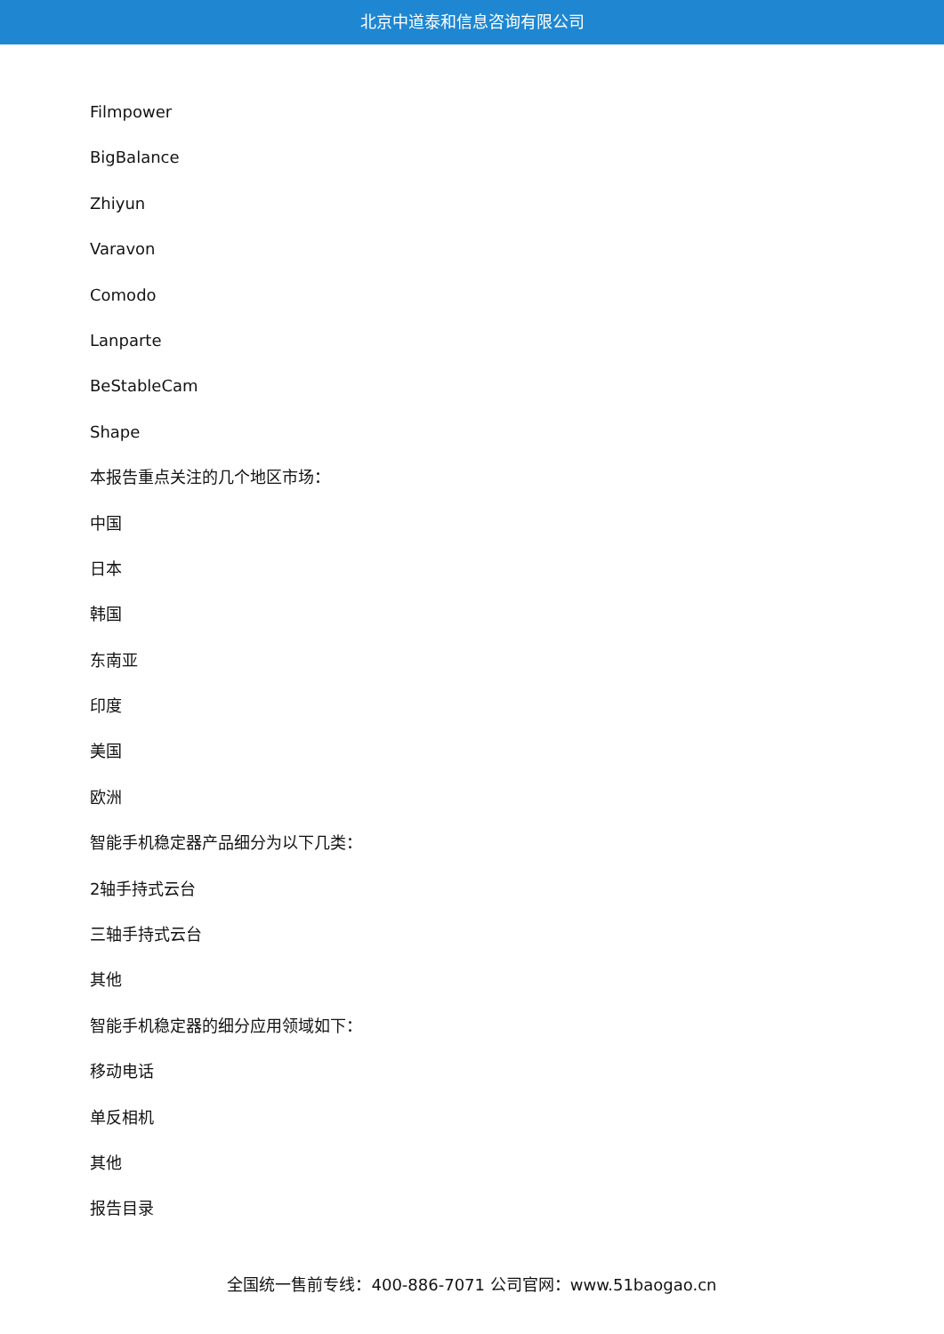北京中道泰和信息咨询有限公司
Filmpower
BigBalance
Zhiyun
Varavon
Comodo
Lanparte
BeStableCam
Shape
本报告重点关注的几个地区市场：
中国
日本
韩国
东南亚
印度
美国
欧洲
智能手机稳定器产品细分为以下几类：
2轴手持式云台
三轴手持式云台
其他
智能手机稳定器的细分应用领域如下：
移动电话
单反相机
其他
报告目录
全国统一售前专线：400-886-7071 公司官网：www.51baogao.cn